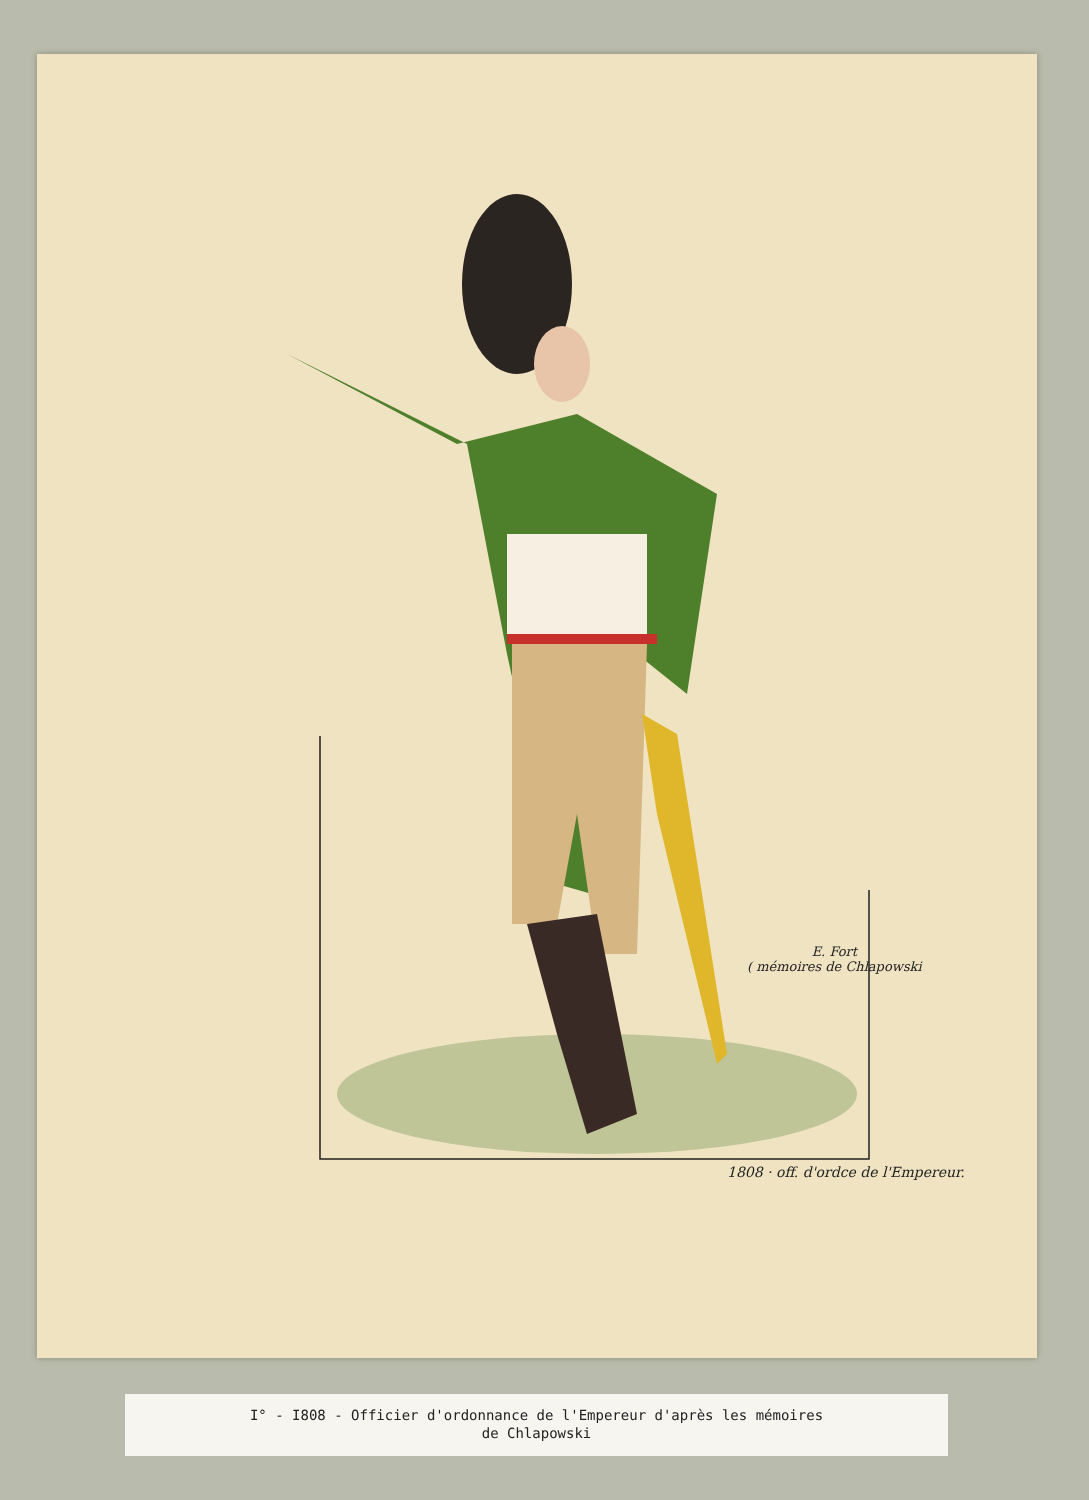E. Fort
( mémoires de Chlapowski
1808 · off. d'ordce de l'Empereur.
I° - I808 - Officier d'ordonnance de l'Empereur d'après les mémoires
de Chlapowski